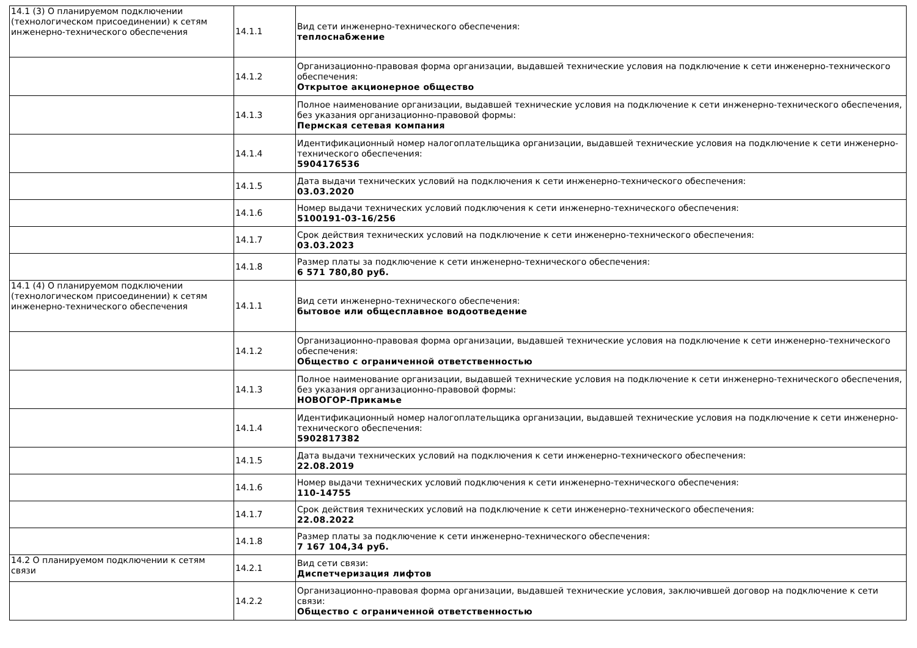| 14.1 (3) О планируемом подключении (технологическом присоединении) к сетям инженерно-технического обеспечения | 14.1.1 | Вид сети инженерно-технического обеспечения: теплоснабжение |
| | 14.1.2 | Организационно-правовая форма организации, выдавшей технические условия на подключение к сети инженерно-технического обеспечения: Открытое акционерное общество |
| | 14.1.3 | Полное наименование организации, выдавшей технические условия на подключение к сети инженерно-технического обеспечения, без указания организационно-правовой формы: Пермская сетевая компания |
| | 14.1.4 | Идентификационный номер налогоплательщика организации, выдавшей технические условия на подключение к сети инженерно-технического обеспечения: 5904176536 |
| | 14.1.5 | Дата выдачи технических условий на подключения к сети инженерно-технического обеспечения: 03.03.2020 |
| | 14.1.6 | Номер выдачи технических условий подключения к сети инженерно-технического обеспечения: 5100191-03-16/256 |
| | 14.1.7 | Срок действия технических условий на подключение к сети инженерно-технического обеспечения: 03.03.2023 |
| | 14.1.8 | Размер платы за подключение к сети инженерно-технического обеспечения: 6 571 780,80 руб. |
| 14.1 (4) О планируемом подключении (технологическом присоединении) к сетям инженерно-технического обеспечения | 14.1.1 | Вид сети инженерно-технического обеспечения: бытовое или общесплавное водоотведение |
| | 14.1.2 | Организационно-правовая форма организации, выдавшей технические условия на подключение к сети инженерно-технического обеспечения: Общество с ограниченной ответственностью |
| | 14.1.3 | Полное наименование организации, выдавшей технические условия на подключение к сети инженерно-технического обеспечения, без указания организационно-правовой формы: НОВОГОР-Прикамье |
| | 14.1.4 | Идентификационный номер налогоплательщика организации, выдавшей технические условия на подключение к сети инженерно-технического обеспечения: 5902817382 |
| | 14.1.5 | Дата выдачи технических условий на подключения к сети инженерно-технического обеспечения: 22.08.2019 |
| | 14.1.6 | Номер выдачи технических условий подключения к сети инженерно-технического обеспечения: 110-14755 |
| | 14.1.7 | Срок действия технических условий на подключение к сети инженерно-технического обеспечения: 22.08.2022 |
| | 14.1.8 | Размер платы за подключение к сети инженерно-технического обеспечения: 7 167 104,34 руб. |
| 14.2 О планируемом подключении к сетям связи | 14.2.1 | Вид сети связи: Диспетчеризация лифтов |
| | 14.2.2 | Организационно-правовая форма организации, выдавшей технические условия, заключившей договор на подключение к сети связи: Общество с ограниченной ответственностью |